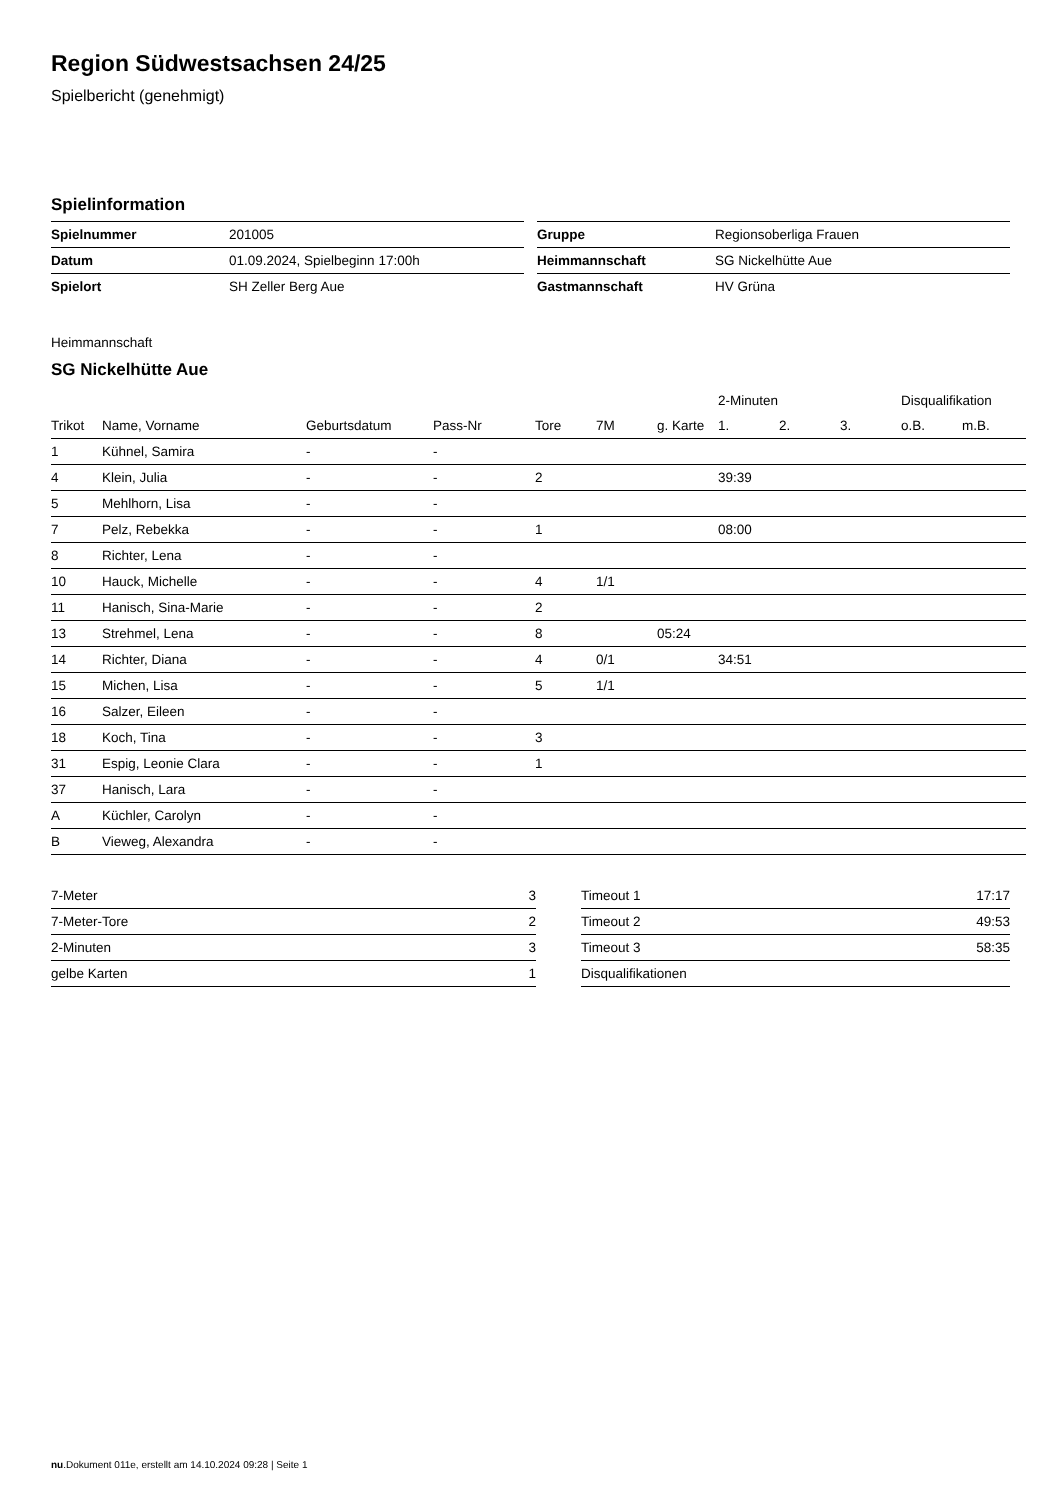Region Südwestsachsen 24/25
Spielbericht (genehmigt)
Spielinformation
| Spielnummer | 201005 |
| Datum | 01.09.2024, Spielbeginn 17:00h |
| Spielort | SH Zeller Berg Aue |
| Gruppe | Regionsoberliga Frauen |
| Heimmannschaft | SG Nickelhütte Aue |
| Gastmannschaft | HV Grüna |
Heimmannschaft
SG Nickelhütte Aue
| | | | | | | | 2-Minuten | | | Disqualifikation | |
| --- | --- | --- | --- | --- | --- | --- | --- | --- | --- | --- | --- |
| Trikot | Name, Vorname | Geburtsdatum | Pass-Nr | Tore | 7M | g. Karte | 1. | 2. | 3. | o.B. | m.B. |
| 1 | Kühnel, Samira | - | - | | | | | | | | |
| 4 | Klein, Julia | - | - | 2 | | | 39:39 | | | | |
| 5 | Mehlhorn, Lisa | - | - | | | | | | | | |
| 7 | Pelz, Rebekka | - | - | 1 | | | 08:00 | | | | |
| 8 | Richter, Lena | - | - | | | | | | | | |
| 10 | Hauck, Michelle | - | - | 4 | 1/1 | | | | | | |
| 11 | Hanisch, Sina-Marie | - | - | 2 | | | | | | | |
| 13 | Strehmel, Lena | - | - | 8 | | 05:24 | | | | | |
| 14 | Richter, Diana | - | - | 4 | 0/1 | | 34:51 | | | | |
| 15 | Michen, Lisa | - | - | 5 | 1/1 | | | | | | |
| 16 | Salzer, Eileen | - | - | | | | | | | | |
| 18 | Koch, Tina | - | - | 3 | | | | | | | |
| 31 | Espig, Leonie Clara | - | - | 1 | | | | | | | |
| 37 | Hanisch, Lara | - | - | | | | | | | | |
| A | Küchler, Carolyn | - | - | | | | | | | | |
| B | Vieweg, Alexandra | - | - | | | | | | | | |
| 7-Meter | 3 |
| 7-Meter-Tore | 2 |
| 2-Minuten | 3 |
| gelbe Karten | 1 |
| Timeout 1 | 17:17 |
| Timeout 2 | 49:53 |
| Timeout 3 | 58:35 |
| Disqualifikationen | |
nu.Dokument 011e, erstellt am 14.10.2024 09:28 | Seite 1